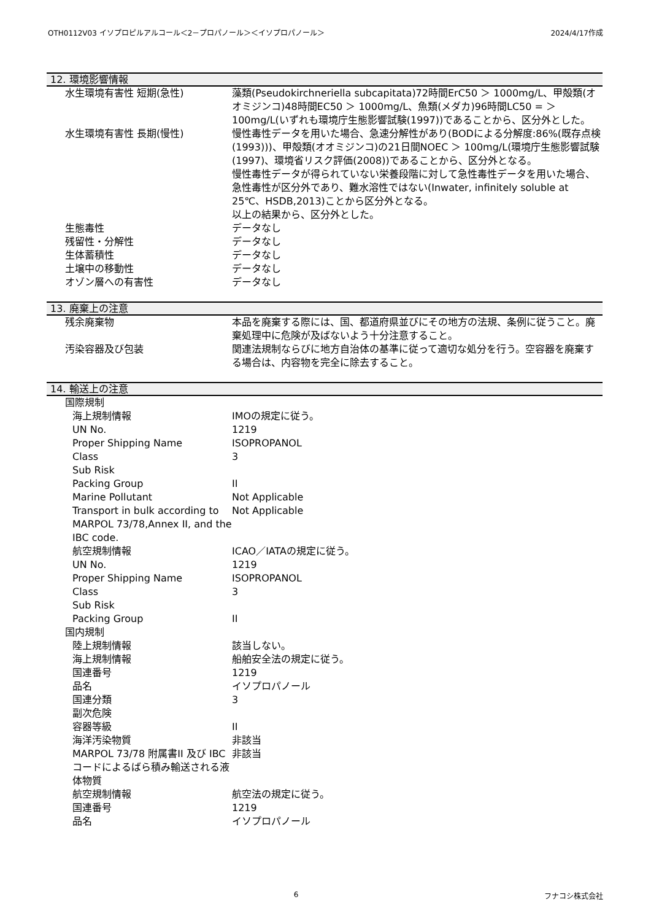OTH0112V03 イソプロピルアルコール＜2－プロパノール＞＜イソプロパノール＞ 2024/4/17作成
12. 環境影響情報
| 水生環境有害性 短期(急性) | 藻類(Pseudokirchneriella subcapitata)72時間ErC50 ＞ 1000mg/L、甲殻類(オオミジンコ)48時間EC50 ＞ 1000mg/L、魚類(メダカ)96時間LC50 = ＞ 100mg/L(いずれも環境庁生態影響試験(1997))であることから、区分外とした。 |
| 水生環境有害性 長期(慢性) | 慢性毒性データを用いた場合、急速分解性があり(BODによる分解度:86%(既存点検(1993)))、甲殻類(オオミジンコ)の21日間NOEC ＞ 100mg/L(環境庁生態影響試験(1997)、環境省リスク評価(2008))であることから、区分外となる。 慢性毒性データが得られていない栄養段階に対して急性毒性データを用いた場合、急性毒性が区分外であり、難水溶性ではない(Inwater, infinitely soluble at 25℃、HSDB,2013)ことから区分外となる。 以上の結果から、区分外とした。 |
| 生態毒性 | データなし |
| 残留性・分解性 | データなし |
| 生体蓄積性 | データなし |
| 土壌中の移動性 | データなし |
| オゾン層への有害性 | データなし |
13. 廃棄上の注意
| 残余廃棄物 | 本品を廃棄する際には、国、都道府県並びにその地方の法規、条例に従うこと。廃棄処理中に危険が及ばないよう十分注意すること。 |
| 汚染容器及び包装 | 関連法規制ならびに地方自治体の基準に従って適切な処分を行う。空容器を廃棄する場合は、内容物を完全に除去すること。 |
14. 輸送上の注意
| 国際規制 | |
| 海上規制情報 | IMOの規定に従う。 |
| UN No. | 1219 |
| Proper Shipping Name | ISOPROPANOL |
| Class | 3 |
| Sub Risk | |
| Packing Group | II |
| Marine Pollutant | Not Applicable |
| Transport in bulk according to MARPOL 73/78,Annex II, and the IBC code. | Not Applicable |
| 航空規制情報 | ICAO／IATAの規定に従う。 |
| UN No. | 1219 |
| Proper Shipping Name | ISOPROPANOL |
| Class | 3 |
| Sub Risk | |
| Packing Group | II |
| 国内規制 | |
| 陸上規制情報 | 該当しない。 |
| 海上規制情報 | 船舶安全法の規定に従う。 |
| 国連番号 | 1219 |
| 品名 | イソプロパノール |
| 国連分類 | 3 |
| 副次危険 | |
| 容器等級 | II |
| 海洋汚染物質 | 非該当 |
| MARPOL 73/78 附属書II 及び IBCコードによるばら積み輸送される液体物質 | 非該当 |
| 航空規制情報 | 航空法の規定に従う。 |
| 国連番号 | 1219 |
| 品名 | イソプロパノール |
6 フナコシ株式会社